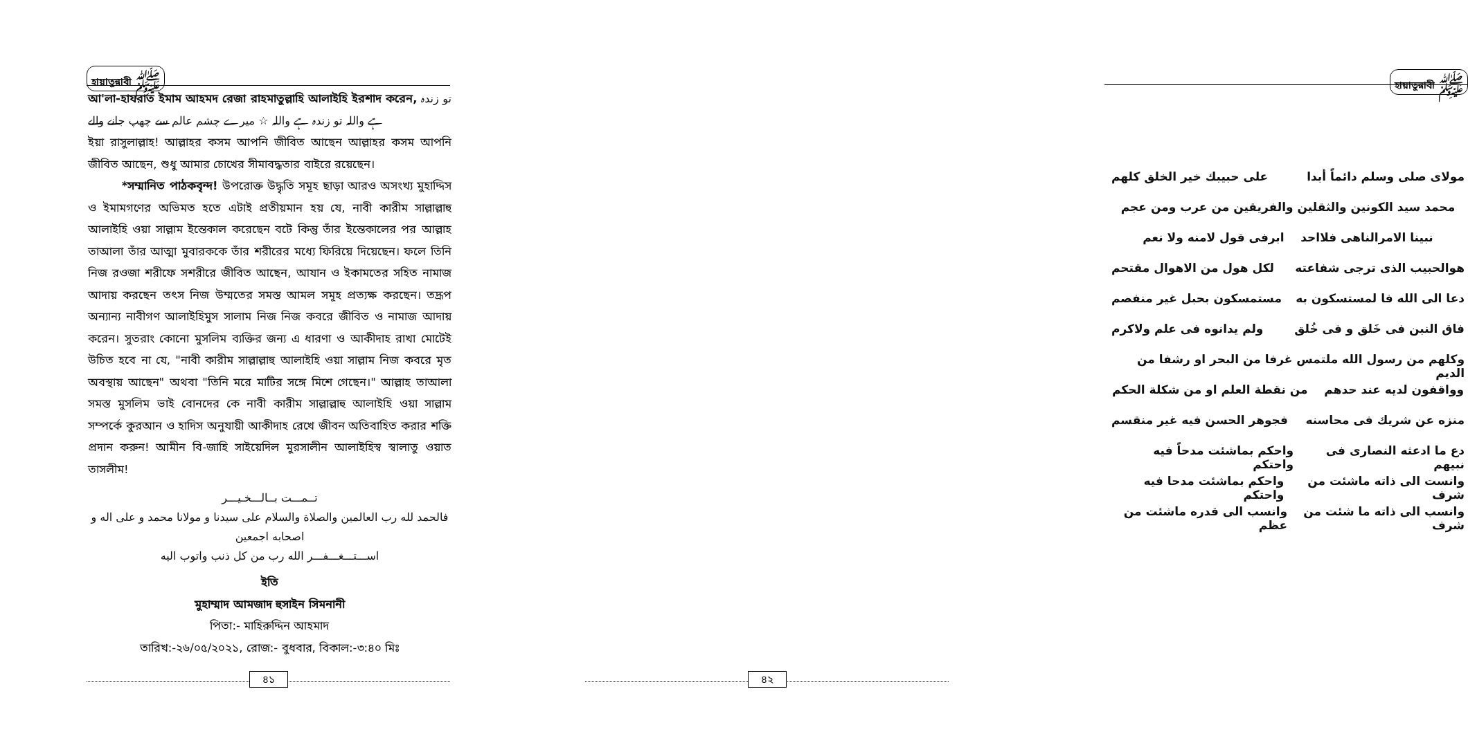হায়াতুন্নাবী ﷺ
আ'লা-হাযরাত ইমাম আহমদ রেজা রাহমাতুল্লাহি আলাইহি ইরশাদ করেন, تو زندہ ہے واللہ تو زندہ ہے واللہ ☆ میرے چشم عالم سے چھپ جانے والے
ইয়া রাসুলাল্লাহ! আল্লাহর কসম আপনি জীবিত আছেন আল্লাহর কসম আপনি জীবিত আছেন, শুধু আমার চোখের সীমাবদ্ধতার বাইরে রয়েছেন।
*সম্মানিত পাঠকবৃন্দ! উপরোক্ত উদ্ধৃতি সমূহ ছাড়া আরও অসংখ্য মুহাদ্দিস ও ইমামগণের অভিমত হতে এটাই প্রতীয়মান হয় যে, নাবী কারীম সাল্লাল্লাহু আলাইহি ওয়া সাল্লাম ইন্তেকাল করেছেন বটে কিন্তু তাঁর ইন্তেকালের পর আল্লাহ তাআলা তাঁর আত্মা মুবারককে তাঁর শরীরের মধ্যে ফিরিয়ে দিয়েছেন। ফলে তিনি নিজ রওজা শরীফে সশরীরে জীবিত আছেন, আযান ও ইকামতের সহিত নামাজ আদায় করছেন তৎস নিজ উম্মতের সমস্ত আমল সমূহ প্রত্যক্ষ করছেন। তদ্রূপ অন্যান্য নাবীগণ আলাইহিমুস সালাম নিজ নিজ কবরে জীবিত ও নামাজ আদায় করেন। সুতরাং কোনো মুসলিম ব্যক্তির জন্য এ ধারণা ও আকীদাহ রাখা মোটেই উচিত হবে না যে, "নাবী কারীম সাল্লাল্লাহু আলাইহি ওয়া সাল্লাম নিজ কবরে মৃত অবস্থায় আছেন" অথবা "তিনি মরে মাটির সঙ্গে মিশে গেছেন।" আল্লাহ তাআলা সমস্ত মুসলিম ভাই বোনদের কে নাবী কারীম সাল্লাল্লাহু আলাইহি ওয়া সাল্লাম সম্পর্কে কুরআন ও হাদিস অনুযায়ী আকীদাহ রেখে জীবন অতিবাহিত করার শক্তি প্রদান করুন! আমীন বি-জাহি সাইয়েদিল মুরসালীন আলাইহিস্ব স্বালাতু ওয়াত তাসলীম!
تــمـــت بــالـــخـيـــر
فالحمد لله رب العالمين والصلاة والسلام على سيدنا و مولانا محمد و على اله و اصحابه اجمعين
اســـتـــغـــفـــر الله رب من كل ذنب واتوب اليه
ইতি
মুহাম্মাদ আমজাদ হুসাইন সিমনানী
পিতা:- মাহিরুদ্দিন আহমাদ
তারিখ:-২৬/০৫/২০২১, রোজ:- বুধবার, বিকাল:-৩:৪০ মিঃ
৪১
হায়াতুন্নাবী ﷺ
مولای صلی وسلم دائماً أبدا على حبيبك خير الخلق كلهم
محمد سيد الكونين والثقلين والفريقين من عرب ومن عجم
نبينا الامرالناهى فلااحد ابرفى قول لامنه ولا نعم
هوالحبيب الذى ترجى شفاعته لكل هول من الاهوال مقتحم
دعا الى الله فا لمستسكون به مستمسكون بحبل غير منفصم
فاق النبن فى خَلق و فى خُلق ولم يدانوه فى علم ولاكرم
وكلهم من رسول الله ملتمس غرفا من البحر او رشفا من الديم
وواقفون لديه عند حدهم من نقطة العلم او من شكلة الحكم
منزه عن شريك فى محاسنه فجوهر الحسن فيه غير منقسم
دع ما ادعثه النصارى فى نبيهم واحكم بماشئت مدحاً فيه واحتكم
وانست الى ذاته ماشئت من شرف واحكم بماشئت مدحا فيه واحتكم
وانسب الى ذاته ما شئت من شرف وانسب الى قدره ماشئت من عظم
৪২